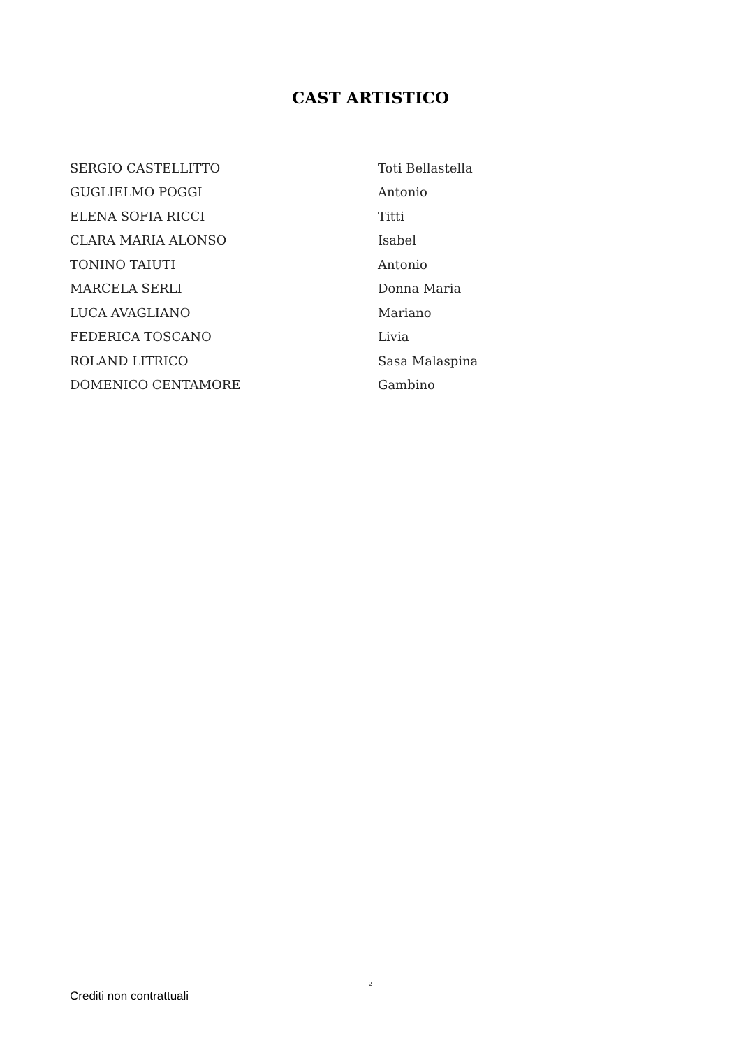CAST ARTISTICO
| SERGIO CASTELLITTO | Toti Bellastella |
| GUGLIELMO POGGI | Antonio |
| ELENA SOFIA RICCI | Titti |
| CLARA MARIA ALONSO | Isabel |
| TONINO TAIUTI | Antonio |
| MARCELA SERLI | Donna Maria |
| LUCA AVAGLIANO | Mariano |
| FEDERICA TOSCANO | Livia |
| ROLAND LITRICO | Sasa Malaspina |
| DOMENICO CENTAMORE | Gambino |
2
Crediti non contrattuali